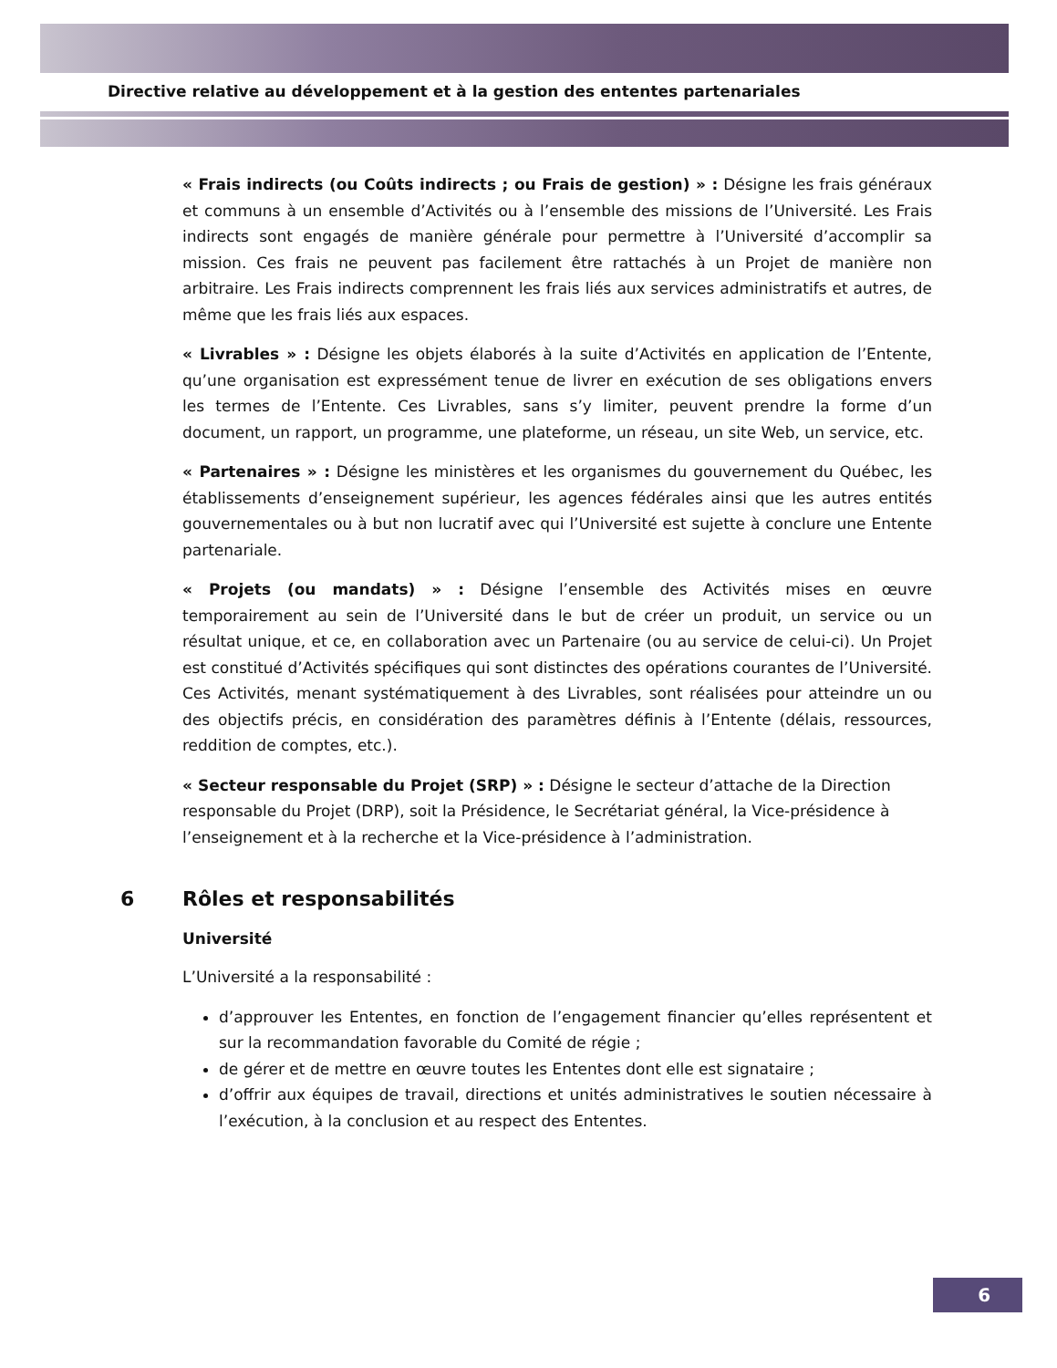Directive relative au développement et à la gestion des ententes partenariales
« Frais indirects (ou Coûts indirects ; ou Frais de gestion) » : Désigne les frais généraux et communs à un ensemble d’Activités ou à l’ensemble des missions de l’Université. Les Frais indirects sont engagés de manière générale pour permettre à l’Université d’accomplir sa mission. Ces frais ne peuvent pas facilement être rattachés à un Projet de manière non arbitraire. Les Frais indirects comprennent les frais liés aux services administratifs et autres, de même que les frais liés aux espaces.
« Livrables » : Désigne les objets élaborés à la suite d’Activités en application de l’Entente, qu’une organisation est expressément tenue de livrer en exécution de ses obligations envers les termes de l’Entente. Ces Livrables, sans s’y limiter, peuvent prendre la forme d’un document, un rapport, un programme, une plateforme, un réseau, un site Web, un service, etc.
« Partenaires » : Désigne les ministères et les organismes du gouvernement du Québec, les établissements d’enseignement supérieur, les agences fédérales ainsi que les autres entités gouvernementales ou à but non lucratif avec qui l’Université est sujette à conclure une Entente partenariale.
« Projets (ou mandats) » : Désigne l’ensemble des Activités mises en œuvre temporairement au sein de l’Université dans le but de créer un produit, un service ou un résultat unique, et ce, en collaboration avec un Partenaire (ou au service de celui-ci). Un Projet est constitué d’Activités spécifiques qui sont distinctes des opérations courantes de l’Université. Ces Activités, menant systématiquement à des Livrables, sont réalisées pour atteindre un ou des objectifs précis, en considération des paramètres définis à l’Entente (délais, ressources, reddition de comptes, etc.).
« Secteur responsable du Projet (SRP) » : Désigne le secteur d’attache de la Direction responsable du Projet (DRP), soit la Présidence, le Secrétariat général, la Vice-présidence à l’enseignement et à la recherche et la Vice-présidence à l’administration.
6 Rôles et responsabilités
Université
L’Université a la responsabilité :
d’approuver les Ententes, en fonction de l’engagement financier qu’elles représentent et sur la recommandation favorable du Comité de régie ;
de gérer et de mettre en œuvre toutes les Ententes dont elle est signataire ;
d’offrir aux équipes de travail, directions et unités administratives le soutien nécessaire à l’exécution, à la conclusion et au respect des Ententes.
6